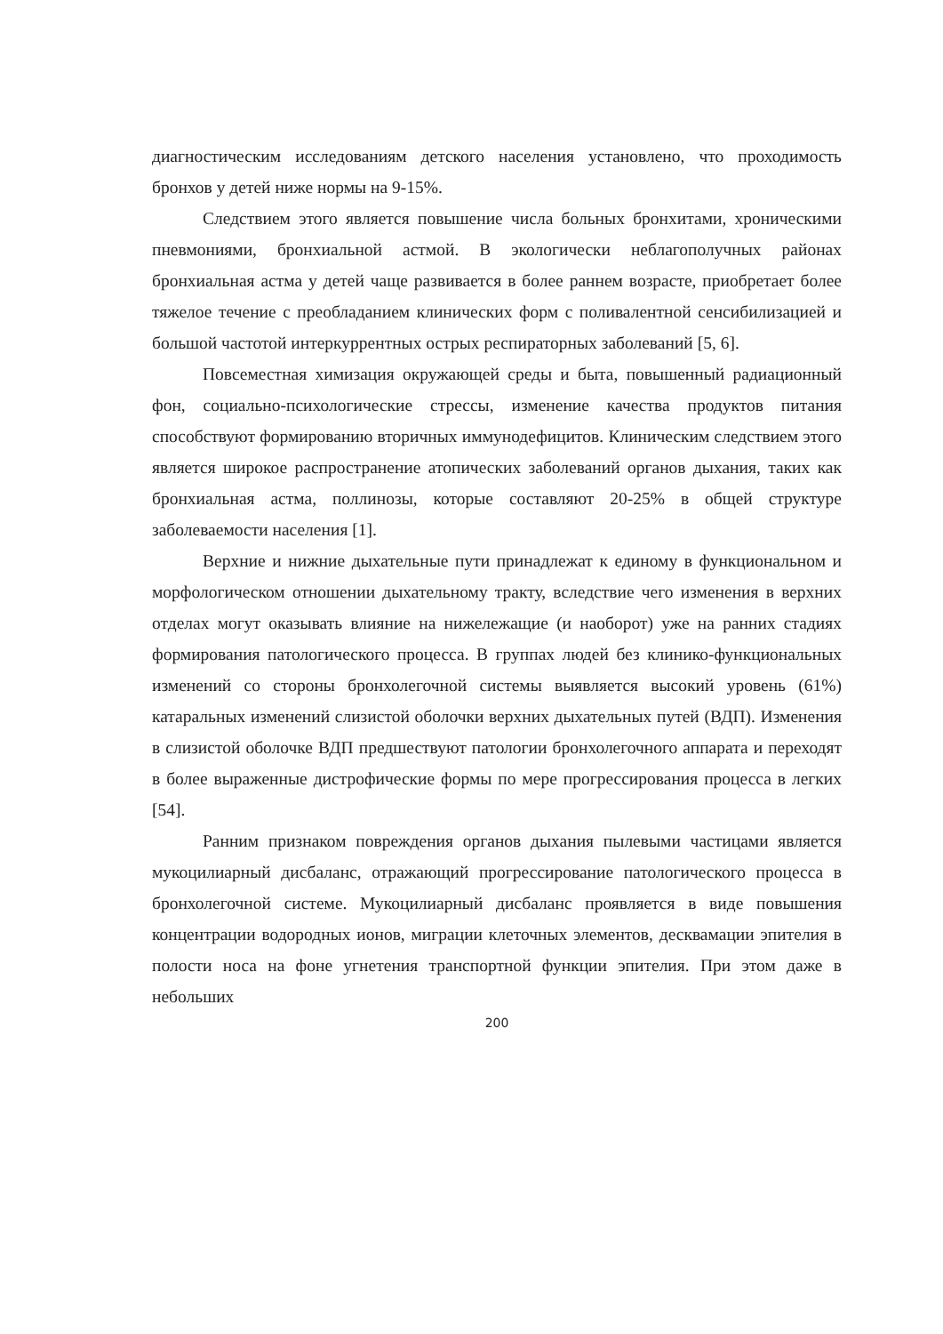диагностическим исследованиям детского населения установлено, что проходимость бронхов у детей ниже нормы на 9-15%.
Следствием этого является повышение числа больных бронхитами, хроническими пневмониями, бронхиальной астмой. В экологически неблагополучных районах бронхиальная астма у детей чаще развивается в более раннем возрасте, приобретает более тяжелое течение с преобладанием клинических форм с поливалентной сенсибилизацией и большой частотой интеркуррентных острых респираторных заболеваний [5, 6].
Повсеместная химизация окружающей среды и быта, повышенный радиационный фон, социально-психологические стрессы, изменение качества продуктов питания способствуют формированию вторичных иммунодефицитов. Клиническим следствием этого является широкое распространение атопических заболеваний органов дыхания, таких как бронхиальная астма, поллинозы, которые составляют 20-25% в общей структуре заболеваемости населения [1].
Верхние и нижние дыхательные пути принадлежат к единому в функциональном и морфологическом отношении дыхательному тракту, вследствие чего изменения в верхних отделах могут оказывать влияние на нижележащие (и наоборот) уже на ранних стадиях формирования патологического процесса. В группах людей без клинико-функциональных изменений со стороны бронхолегочной системы выявляется высокий уровень (61%) катаральных изменений слизистой оболочки верхних дыхательных путей (ВДП). Изменения в слизистой оболочке ВДП предшествуют патологии бронхолегочного аппарата и переходят в более выраженные дистрофические формы по мере прогрессирования процесса в легких [54].
Ранним признаком повреждения органов дыхания пылевыми частицами является мукоцилиарный дисбаланс, отражающий прогрессирование патологического процесса в бронхолегочной системе. Мукоцилиарный дисбаланс проявляется в виде повышения концентрации водородных ионов, миграции клеточных элементов, десквамации эпителия в полости носа на фоне угнетения транспортной функции эпителия. При этом даже в небольших
200